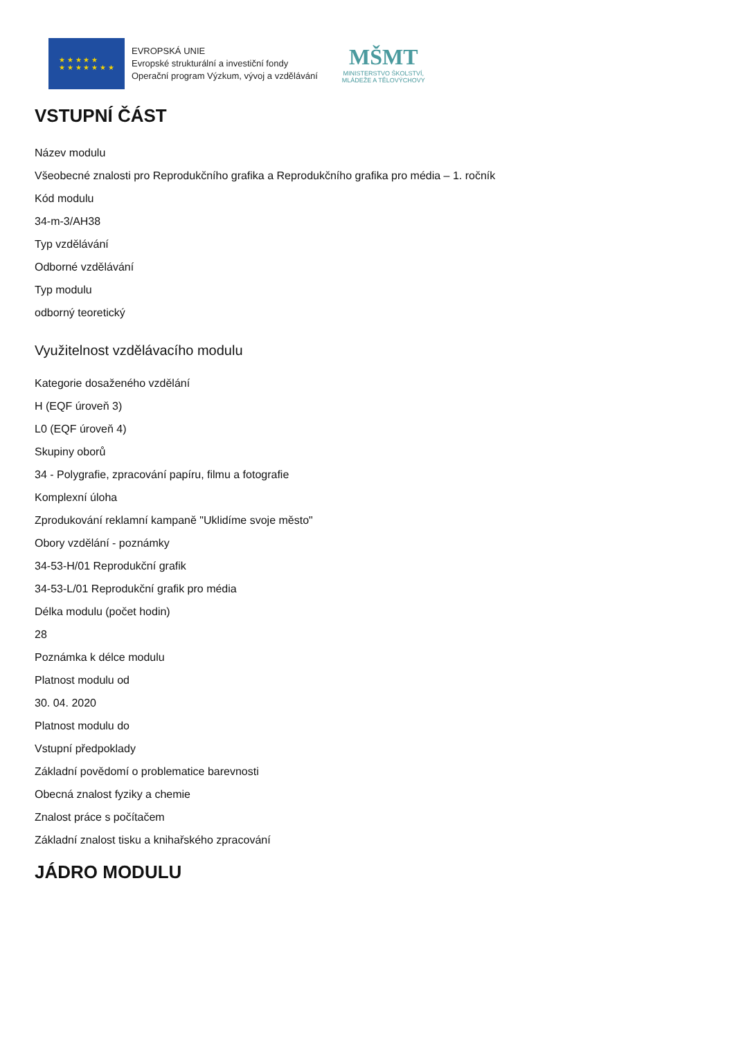★ ★ ★ ★ ★
★ ★ ★ ★ ★ ★ ★
EVROPSKÁ UNIE
Evropské strukturální a investiční fondy
Operační program Výzkum, vývoj a vzdělávání
MŠMT
MINISTERSTVO ŠKOLSTVÍ,
MLÁDEŽE A TĚLOVÝCHOVY
VSTUPNÍ ČÁST
Název modulu
Všeobecné znalosti pro Reprodukčního grafika a Reprodukčního grafika pro média – 1. ročník
Kód modulu
34-m-3/AH38
Typ vzdělávání
Odborné vzdělávání
Typ modulu
odborný teoretický
Využitelnost vzdělávacího modulu
Kategorie dosaženého vzdělání
H (EQF úroveň 3)
L0 (EQF úroveň 4)
Skupiny oborů
34 - Polygrafie, zpracování papíru, filmu a fotografie
Komplexní úloha
Zprodukování reklamní kampaně "Uklidíme svoje město"
Obory vzdělání - poznámky
34-53-H/01 Reprodukční grafik
34-53-L/01 Reprodukční grafik pro média
Délka modulu (počet hodin)
28
Poznámka k délce modulu
Platnost modulu od
30. 04. 2020
Platnost modulu do
Vstupní předpoklady
Základní povědomí o problematice barevnosti
Obecná znalost fyziky a chemie
Znalost práce s počítačem
Základní znalost tisku a knihařského zpracování
JÁDRO MODULU